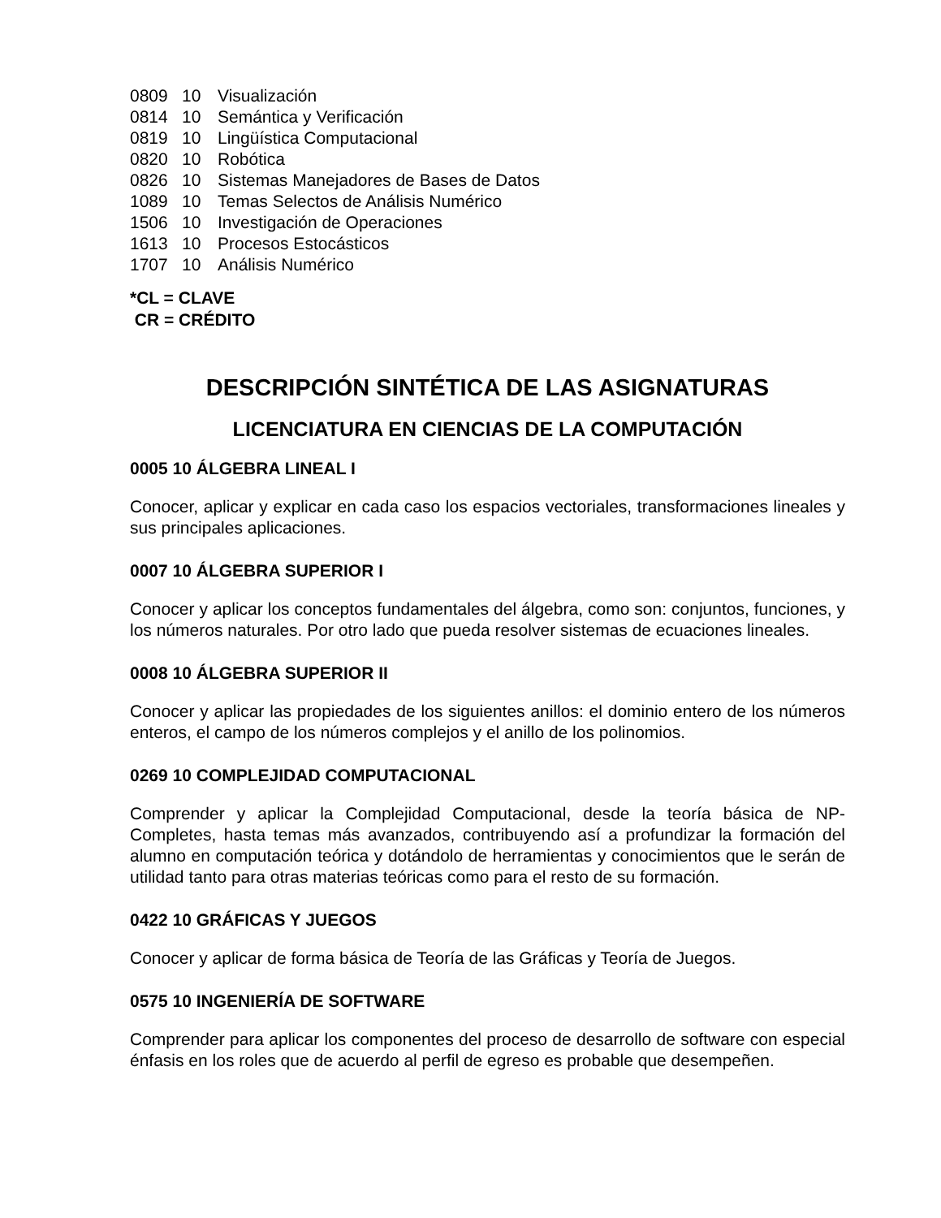0809 10 Visualización
0814 10 Semántica y Verificación
0819 10 Lingüística Computacional
0820 10 Robótica
0826 10 Sistemas Manejadores de Bases de Datos
1089 10 Temas Selectos de Análisis Numérico
1506 10 Investigación de Operaciones
1613 10 Procesos Estocásticos
1707 10 Análisis Numérico
*CL = CLAVE
CR = CRÉDITO
DESCRIPCIÓN SINTÉTICA DE LAS ASIGNATURAS
LICENCIATURA EN CIENCIAS DE LA COMPUTACIÓN
0005 10 ÁLGEBRA LINEAL I
Conocer, aplicar y explicar en cada caso los espacios vectoriales, transformaciones lineales y sus principales aplicaciones.
0007 10 ÁLGEBRA SUPERIOR I
Conocer y aplicar los conceptos fundamentales del álgebra, como son: conjuntos, funciones, y los números naturales. Por otro lado que pueda resolver sistemas de ecuaciones lineales.
0008 10 ÁLGEBRA SUPERIOR II
Conocer y aplicar las propiedades de los siguientes anillos: el dominio entero de los números enteros, el campo de los números complejos y el anillo de los polinomios.
0269 10 COMPLEJIDAD COMPUTACIONAL
Comprender y aplicar la Complejidad Computacional, desde la teoría básica de NP-Completes, hasta temas más avanzados, contribuyendo así a profundizar la formación del alumno en computación teórica y dotándolo de herramientas y conocimientos que le serán de utilidad tanto para otras materias teóricas como para el resto de su formación.
0422 10 GRÁFICAS Y JUEGOS
Conocer y aplicar de forma básica de Teoría de las Gráficas y Teoría de Juegos.
0575 10 INGENIERÍA DE SOFTWARE
Comprender para aplicar los componentes del proceso de desarrollo de software con especial énfasis en los roles que de acuerdo al perfil de egreso es probable que desempeñen.